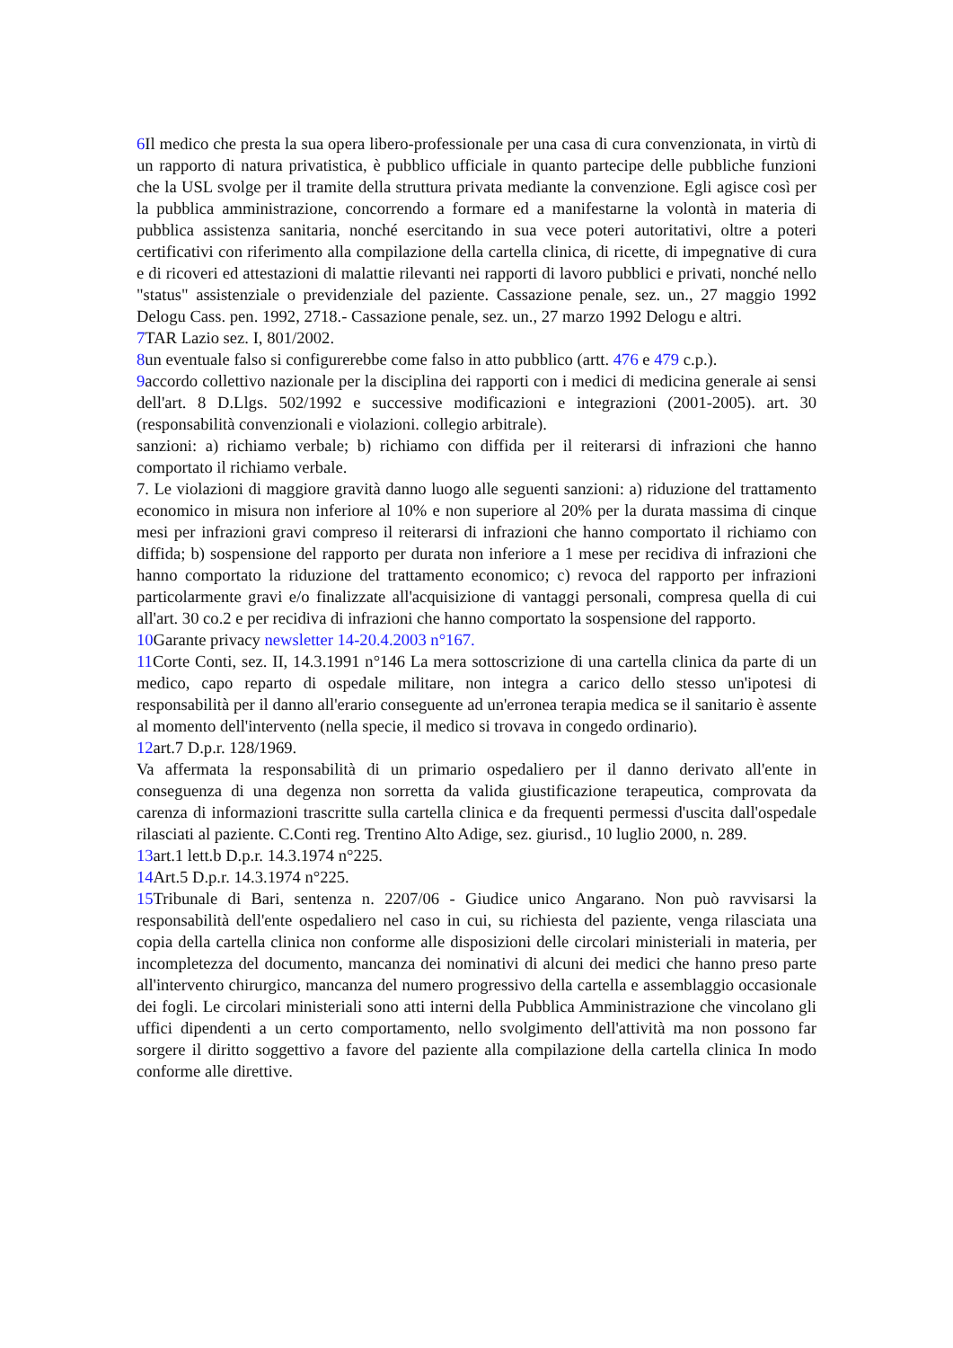6 Il medico che presta la sua opera libero-professionale per una casa di cura convenzionata, in virtù di un rapporto di natura privatistica, è pubblico ufficiale in quanto partecipe delle pubbliche funzioni che la USL svolge per il tramite della struttura privata mediante la convenzione. Egli agisce così per la pubblica amministrazione, concorrendo a formare ed a manifestarne la volontà in materia di pubblica assistenza sanitaria, nonché esercitando in sua vece poteri autoritativi, oltre a poteri certificativi con riferimento alla compilazione della cartella clinica, di ricette, di impegnative di cura e di ricoveri ed attestazioni di malattie rilevanti nei rapporti di lavoro pubblici e privati, nonché nello "status" assistenziale o previdenziale del paziente. Cassazione penale, sez. un., 27 maggio 1992 Delogu Cass. pen. 1992, 2718.- Cassazione penale, sez. un., 27 marzo 1992 Delogu e altri.
7 TAR Lazio sez. I, 801/2002.
8un eventuale falso si configurerebbe come falso in atto pubblico (artt. 476 e 479 c.p.).
9accordo collettivo nazionale per la disciplina dei rapporti con i medici di medicina generale ai sensi dell'art. 8 D.Llgs. 502/1992 e successive modificazioni e integrazioni (2001-2005). art. 30 (responsabilità convenzionali e violazioni. collegio arbitrale).
sanzioni: a) richiamo verbale; b) richiamo con diffida per il reiterarsi di infrazioni che hanno comportato il richiamo verbale.
7. Le violazioni di maggiore gravità danno luogo alle seguenti sanzioni: a) riduzione del trattamento economico in misura non inferiore al 10% e non superiore al 20% per la durata massima di cinque mesi per infrazioni gravi compreso il reiterarsi di infrazioni che hanno comportato il richiamo con diffida; b) sospensione del rapporto per durata non inferiore a 1 mese per recidiva di infrazioni che hanno comportato la riduzione del trattamento economico; c) revoca del rapporto per infrazioni particolarmente gravi e/o finalizzate all'acquisizione di vantaggi personali, compresa quella di cui all'art. 30 co.2 e per recidiva di infrazioni che hanno comportato la sospensione del rapporto.
10 Garante privacy newsletter 14-20.4.2003 n°167.
11 Corte Conti, sez. II, 14.3.1991 n°146 La mera sottoscrizione di una cartella clinica da parte di un medico, capo reparto di ospedale militare, non integra a carico dello stesso un'ipotesi di responsabilità per il danno all'erario conseguente ad un'erronea terapia medica se il sanitario è assente al momento dell'intervento (nella specie, il medico si trovava in congedo ordinario).
12art.7 D.p.r. 128/1969.
Va affermata la responsabilità di un primario ospedaliero per il danno derivato all'ente in conseguenza di una degenza non sorretta da valida giustificazione terapeutica, comprovata da carenza di informazioni trascritte sulla cartella clinica e da frequenti permessi d'uscita dall'ospedale rilasciati al paziente. C.Conti reg. Trentino Alto Adige, sez. giurisd., 10 luglio 2000, n. 289.
13art.1 lett.b D.p.r. 14.3.1974 n°225.
14 Art.5 D.p.r. 14.3.1974 n°225.
15 Tribunale di Bari, sentenza n. 2207/06 - Giudice unico Angarano. Non può ravvisarsi la responsabilità dell'ente ospedaliero nel caso in cui, su richiesta del paziente, venga rilasciata una copia della cartella clinica non conforme alle disposizioni delle circolari ministeriali in materia, per incompletezza del documento, mancanza dei nominativi di alcuni dei medici che hanno preso parte all'intervento chirurgico, mancanza del numero progressivo della cartella e assemblaggio occasionale dei fogli. Le circolari ministeriali sono atti interni della Pubblica Amministrazione che vincolano gli uffici dipendenti a un certo comportamento, nello svolgimento dell'attività ma non possono far sorgere il diritto soggettivo a favore del paziente alla compilazione della cartella clinica In modo conforme alle direttive.